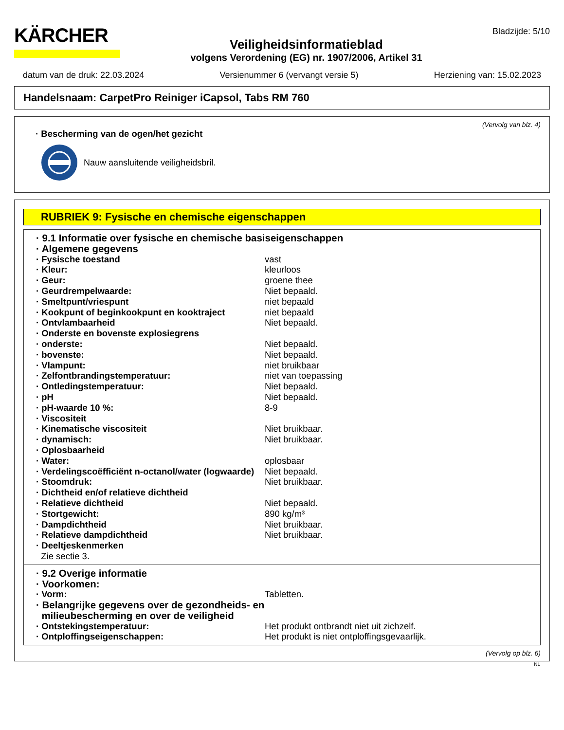KÄRCHER
Veiligheidsinformatieblad
volgens Verordening (EG) nr. 1907/2006, Artikel 31
Bladzijde: 5/10
datum van de druk: 22.03.2024 Versienummer 6 (vervangt versie 5) Herziening van: 15.02.2023
Handelsnaam: CarpetPro Reiniger iCapsol, Tabs RM 760
(Vervolg van blz. 4)
· Bescherming van de ogen/het gezicht
Nauw aansluitende veiligheidsbril.
RUBRIEK 9: Fysische en chemische eigenschappen
| · 9.1 Informatie over fysische en chemische basiseigenschappen | |
| · Algemene gegevens | |
| · Fysische toestand | vast |
| · Kleur: | kleurloos |
| · Geur: | groene thee |
| · Geurdrempelwaarde: | Niet bepaald. |
| · Smeltpunt/vriespunt | niet bepaald |
| · Kookpunt of beginkookpunt en kooktraject | niet bepaald |
| · Ontvlambaarheid | Niet bepaald. |
| · Onderste en bovenste explosiegrens | |
| · onderste: | Niet bepaald. |
| · bovenste: | Niet bepaald. |
| · Vlampunt: | niet bruikbaar |
| · Zelfontbrandingstemperatuur: | niet van toepassing |
| · Ontledingstemperatuur: | Niet bepaald. |
| · pH | Niet bepaald. |
| · pH-waarde 10 %: | 8-9 |
| · Viscositeit | |
| · Kinematische viscositeit | Niet bruikbaar. |
| · dynamisch: | Niet bruikbaar. |
| · Oplosbaarheid | |
| · Water: | oplosbaar |
| · Verdelingscoëfficiënt n-octanol/water (logwaarde) | Niet bepaald. |
| · Stoomdruk: | Niet bruikbaar. |
| · Dichtheid en/of relatieve dichtheid | |
| · Relatieve dichtheid | Niet bepaald. |
| · Stortgewicht: | 890 kg/m³ |
| · Dampdichtheid | Niet bruikbaar. |
| · Relatieve dampdichtheid | Niet bruikbaar. |
| · Deeltjeskenmerken | |
| Zie sectie 3. | |
| · 9.2 Overige informatie | |
| · Voorkomen: | |
| · Vorm: | Tabletten. |
| · Belangrijke gegevens over de gezondheids- en milieubescherming en over de veiligheid | |
| · Ontstekingstemperatuur: | Het produkt ontbrandt niet uit zichzelf. |
| · Ontploffingseigenschappen: | Het produkt is niet ontploffingsgevaarlijk. |
(Vervolg op blz. 6)
NL